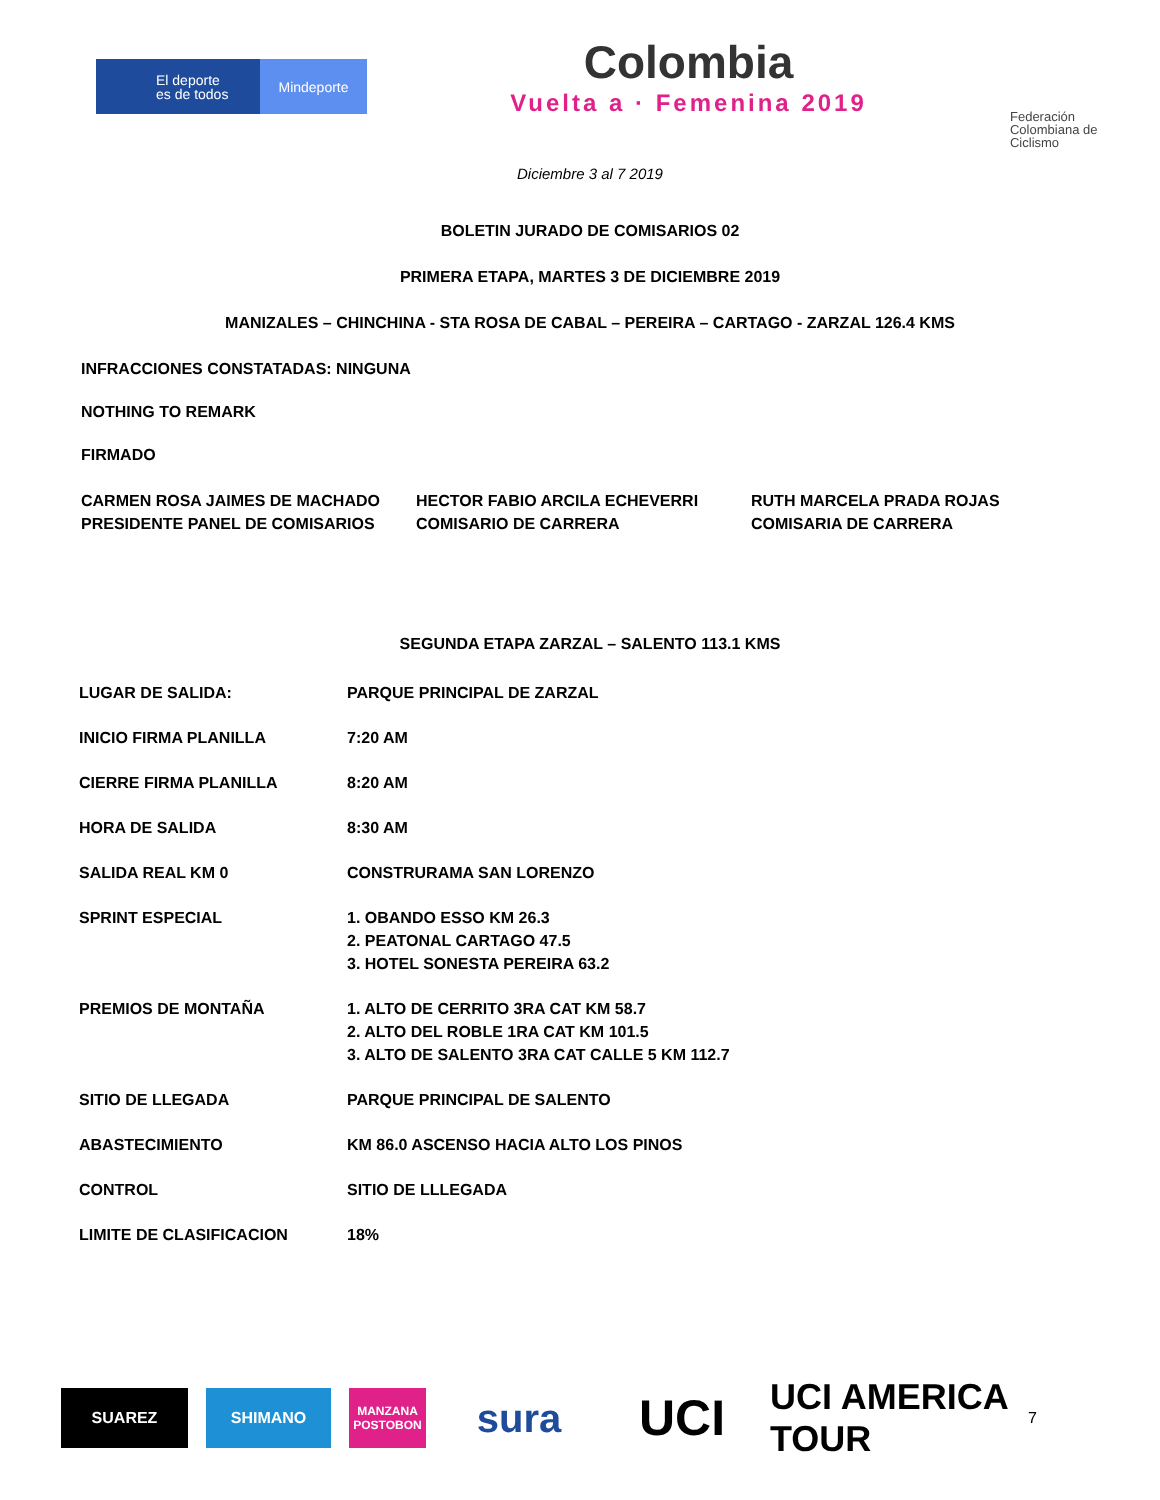El deporte
es de todos
Mindeporte
Colombia
Vuelta a · Femenina 2019
Federación Colombiana de Ciclismo
Diciembre 3 al 7 2019
BOLETIN JURADO DE COMISARIOS 02
PRIMERA ETAPA, MARTES 3 DE DICIEMBRE 2019
MANIZALES – CHINCHINA - STA ROSA DE CABAL – PEREIRA – CARTAGO - ZARZAL 126.4 KMS
INFRACCIONES CONSTATADAS: NINGUNA
NOTHING TO REMARK
FIRMADO
CARMEN ROSA JAIMES DE MACHADO
PRESIDENTE PANEL DE COMISARIOS
HECTOR FABIO ARCILA ECHEVERRI
COMISARIO DE CARRERA
RUTH MARCELA PRADA ROJAS
COMISARIA DE CARRERA
SEGUNDA ETAPA ZARZAL – SALENTO 113.1 KMS
| LUGAR DE SALIDA: | PARQUE PRINCIPAL DE ZARZAL |
| INICIO FIRMA PLANILLA | 7:20 AM |
| CIERRE FIRMA PLANILLA | 8:20 AM |
| HORA DE SALIDA | 8:30 AM |
| SALIDA REAL KM 0 | CONSTRURAMA SAN LORENZO |
| SPRINT ESPECIAL | 1. OBANDO ESSO KM 26.3 2. PEATONAL CARTAGO 47.5 3. HOTEL SONESTA PEREIRA 63.2 |
| PREMIOS DE MONTAÑA | 1. ALTO DE CERRITO 3RA CAT KM 58.7 2. ALTO DEL ROBLE 1RA CAT KM 101.5 3. ALTO DE SALENTO 3RA CAT CALLE 5 KM 112.7 |
| SITIO DE LLEGADA | PARQUE PRINCIPAL DE SALENTO |
| ABASTECIMIENTO | KM 86.0 ASCENSO HACIA ALTO LOS PINOS |
| CONTROL | SITIO DE LLLEGADA |
| LIMITE DE CLASIFICACION | 18% |
SUAREZ SHIMANO
MANZANA POSTOBON
sura
UCI
UCI AMERICA TOUR
7